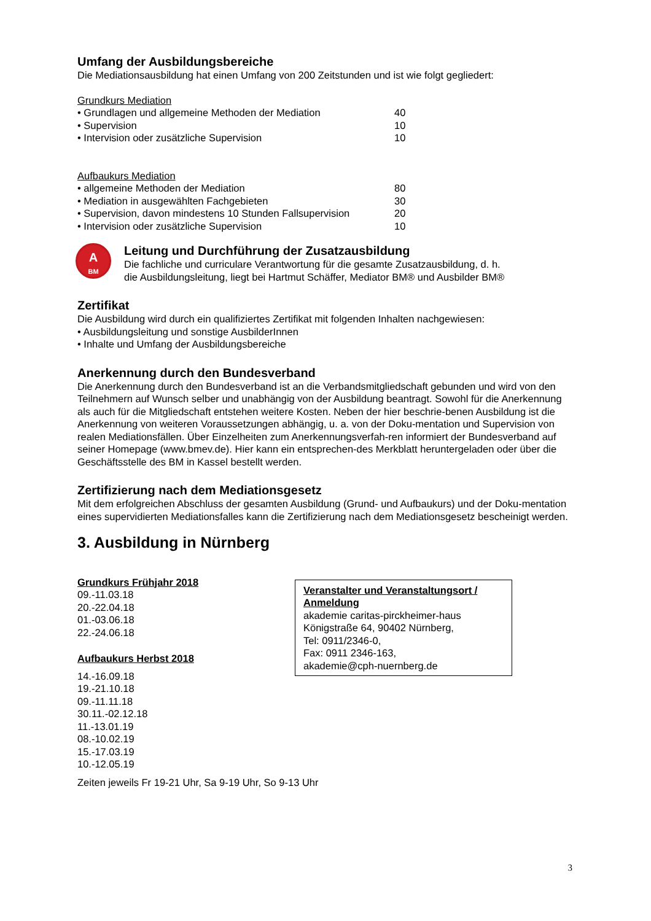Umfang der Ausbildungsbereiche
Die Mediationsausbildung hat einen Umfang von 200 Zeitstunden und ist wie folgt gegliedert:
Grundkurs Mediation
| • Grundlagen und allgemeine Methoden der Mediation | 40 |
| • Supervision | 10 |
| • Intervision oder zusätzliche Supervision | 10 |
Aufbaukurs Mediation
| • allgemeine Methoden der Mediation | 80 |
| • Mediation in ausgewählten Fachgebieten | 30 |
| • Supervision, davon mindestens 10 Stunden Fallsupervision | 20 |
| • Intervision oder zusätzliche Supervision | 10 |
A
BM
Leitung und Durchführung der Zusatzausbildung
Die fachliche und curriculare Verantwortung für die gesamte Zusatzausbildung, d. h.
die Ausbildungsleitung, liegt bei Hartmut Schäffer, Mediator BM® und Ausbilder BM®
Zertifikat
Die Ausbildung wird durch ein qualifiziertes Zertifikat mit folgenden Inhalten nachgewiesen:
• Ausbildungsleitung und sonstige AusbilderInnen
• Inhalte und Umfang der Ausbildungsbereiche
Anerkennung durch den Bundesverband
Die Anerkennung durch den Bundesverband ist an die Verbandsmitgliedschaft gebunden und wird von den Teilnehmern auf Wunsch selber und unabhängig von der Ausbildung beantragt. Sowohl für die Anerkennung als auch für die Mitgliedschaft entstehen weitere Kosten. Neben der hier beschrie-benen Ausbildung ist die Anerkennung von weiteren Voraussetzungen abhängig, u. a. von der Doku-mentation und Supervision von realen Mediationsfällen. Über Einzelheiten zum Anerkennungsverfah-ren informiert der Bundesverband auf seiner Homepage (www.bmev.de). Hier kann ein entsprechen-des Merkblatt heruntergeladen oder über die Geschäftsstelle des BM in Kassel bestellt werden.
Zertifizierung nach dem Mediationsgesetz
Mit dem erfolgreichen Abschluss der gesamten Ausbildung (Grund- und Aufbaukurs) und der Doku-mentation eines supervidierten Mediationsfalles kann die Zertifizierung nach dem Mediationsgesetz bescheinigt werden.
3. Ausbildung in Nürnberg
Grundkurs Frühjahr 2018
09.-11.03.18
20.-22.04.18
01.-03.06.18
22.-24.06.18
Aufbaukurs Herbst 2018
14.-16.09.18
19.-21.10.18
09.-11.11.18
30.11.-02.12.18
11.-13.01.19
08.-10.02.19
15.-17.03.19
10.-12.05.19
Veranstalter und Veranstaltungsort / Anmeldung
akademie caritas-pirckheimer-haus
Königstraße 64, 90402 Nürnberg,
Tel: 0911/2346-0,
Fax: 0911 2346-163,
akademie@cph-nuernberg.de
Zeiten jeweils Fr 19-21 Uhr, Sa 9-19 Uhr, So 9-13 Uhr
3